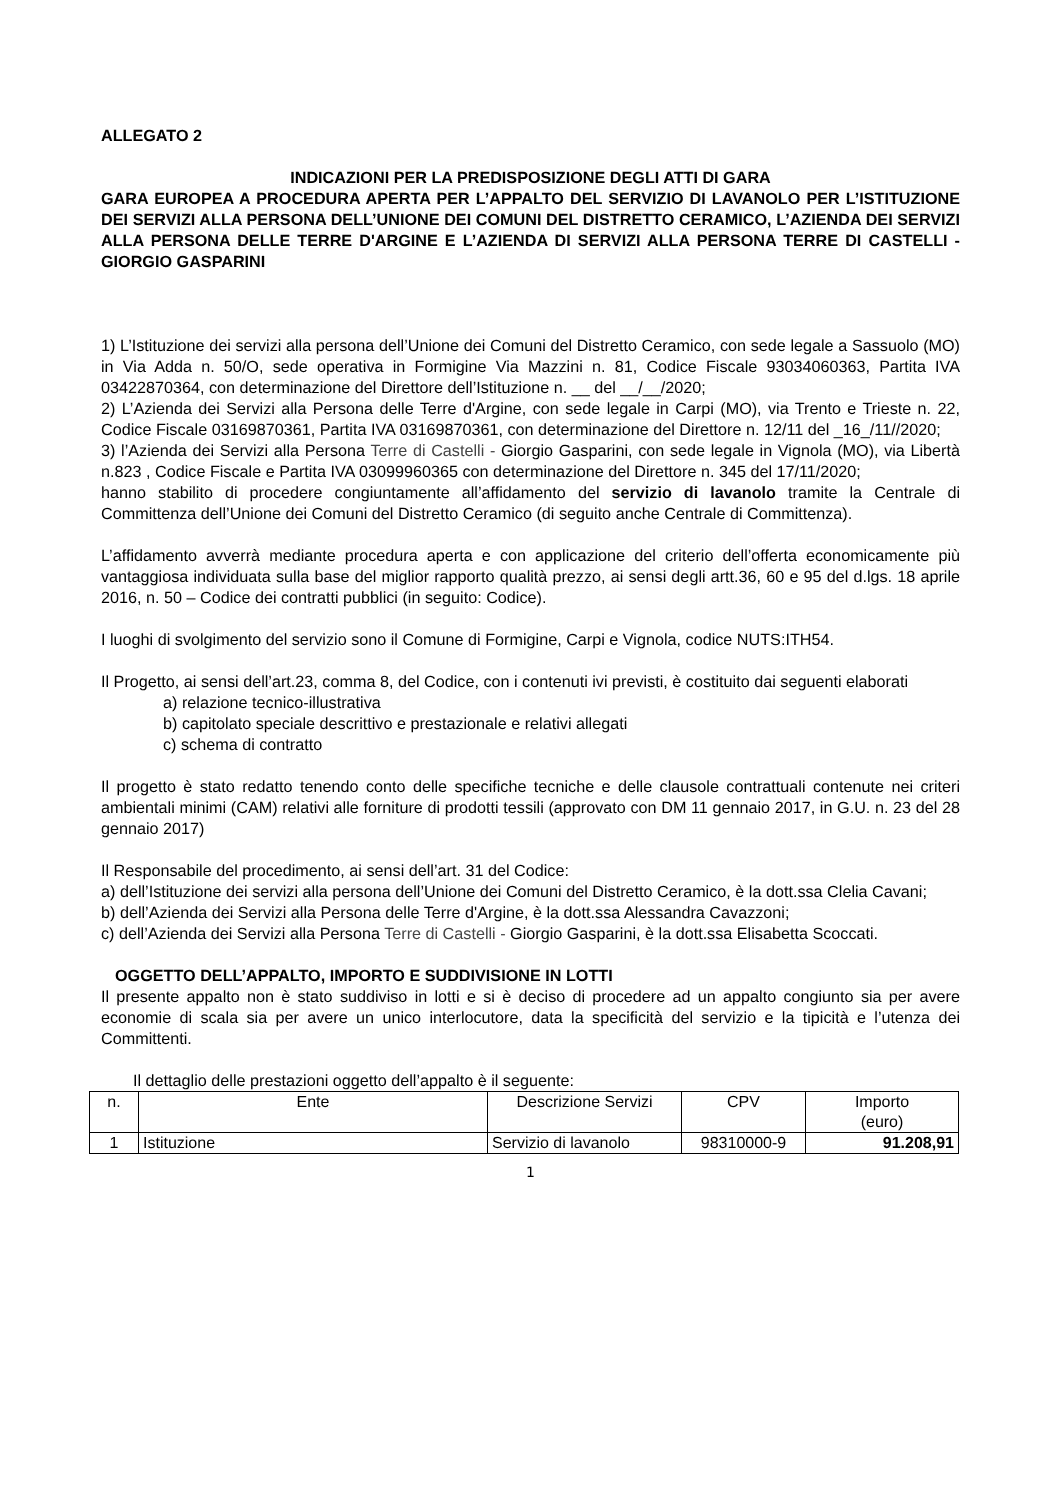ALLEGATO 2
INDICAZIONI PER LA PREDISPOSIZIONE DEGLI ATTI DI GARA
GARA EUROPEA A PROCEDURA APERTA PER L’APPALTO DEL SERVIZIO DI LAVANOLO PER L’ISTITUZIONE DEI SERVIZI ALLA PERSONA DELL’UNIONE DEI COMUNI DEL DISTRETTO CERAMICO, L’AZIENDA DEI SERVIZI ALLA PERSONA DELLE TERRE D'ARGINE E L’AZIENDA DI SERVIZI ALLA PERSONA TERRE DI CASTELLI - GIORGIO GASPARINI
1) L’Istituzione dei servizi alla persona dell’Unione dei Comuni del Distretto Ceramico, con sede legale a Sassuolo (MO) in Via Adda n. 50/O, sede operativa in Formigine Via Mazzini n. 81, Codice Fiscale 93034060363, Partita IVA 03422870364, con determinazione del Direttore dell’Istituzione n. __ del __/__/2020;
2) L’Azienda dei Servizi alla Persona delle Terre d'Argine, con sede legale in Carpi (MO), via Trento e Trieste n. 22, Codice Fiscale 03169870361, Partita IVA 03169870361, con determinazione del Direttore n. 12/11 del _16_/11//2020;
3) l’Azienda dei Servizi alla Persona Terre di Castelli - Giorgio Gasparini, con sede legale in Vignola (MO), via Libertà n.823 , Codice Fiscale e Partita IVA 03099960365 con determinazione del Direttore n. 345 del 17/11/2020;
hanno stabilito di procedere congiuntamente all’affidamento del servizio di lavanolo tramite la Centrale di Committenza dell’Unione dei Comuni del Distretto Ceramico (di seguito anche Centrale di Committenza).
L’affidamento avverrà mediante procedura aperta e con applicazione del criterio dell’offerta economicamente più vantaggiosa individuata sulla base del miglior rapporto qualità prezzo, ai sensi degli artt.36, 60 e 95 del d.lgs. 18 aprile 2016, n. 50 – Codice dei contratti pubblici (in seguito: Codice).
I luoghi di svolgimento del servizio sono il Comune di Formigine, Carpi e Vignola, codice NUTS:ITH54.
Il Progetto, ai sensi dell’art.23, comma 8, del Codice, con i contenuti ivi previsti, è costituito dai seguenti elaborati
a) relazione tecnico-illustrativa
b) capitolato speciale descrittivo e prestazionale e relativi allegati
c) schema di contratto
Il progetto è stato redatto tenendo conto delle specifiche tecniche e delle clausole contrattuali contenute nei criteri ambientali minimi (CAM) relativi alle forniture di prodotti tessili (approvato con DM 11 gennaio 2017, in G.U. n. 23 del 28 gennaio 2017)
Il Responsabile del procedimento, ai sensi dell’art. 31 del Codice:
a) dell’Istituzione dei servizi alla persona dell’Unione dei Comuni del Distretto Ceramico, è la dott.ssa Clelia Cavani;
b) dell’Azienda dei Servizi alla Persona delle Terre d'Argine, è la dott.ssa Alessandra Cavazzoni;
c) dell’Azienda dei Servizi alla Persona Terre di Castelli - Giorgio Gasparini, è la dott.ssa Elisabetta Scoccati.
OGGETTO DELL’APPALTO, IMPORTO E SUDDIVISIONE IN LOTTI
Il presente appalto non è stato suddiviso in lotti e si è deciso di procedere ad un appalto congiunto sia per avere economie di scala sia per avere un unico interlocutore, data la specificità del servizio e la tipicità e l’utenza dei Committenti.
Il dettaglio delle prestazioni oggetto dell’appalto è il seguente:
| n. | Ente | Descrizione Servizi | CPV | Importo (euro) |
| --- | --- | --- | --- | --- |
| 1 | Istituzione | Servizio di lavanolo | 98310000-9 | 91.208,91 |
1